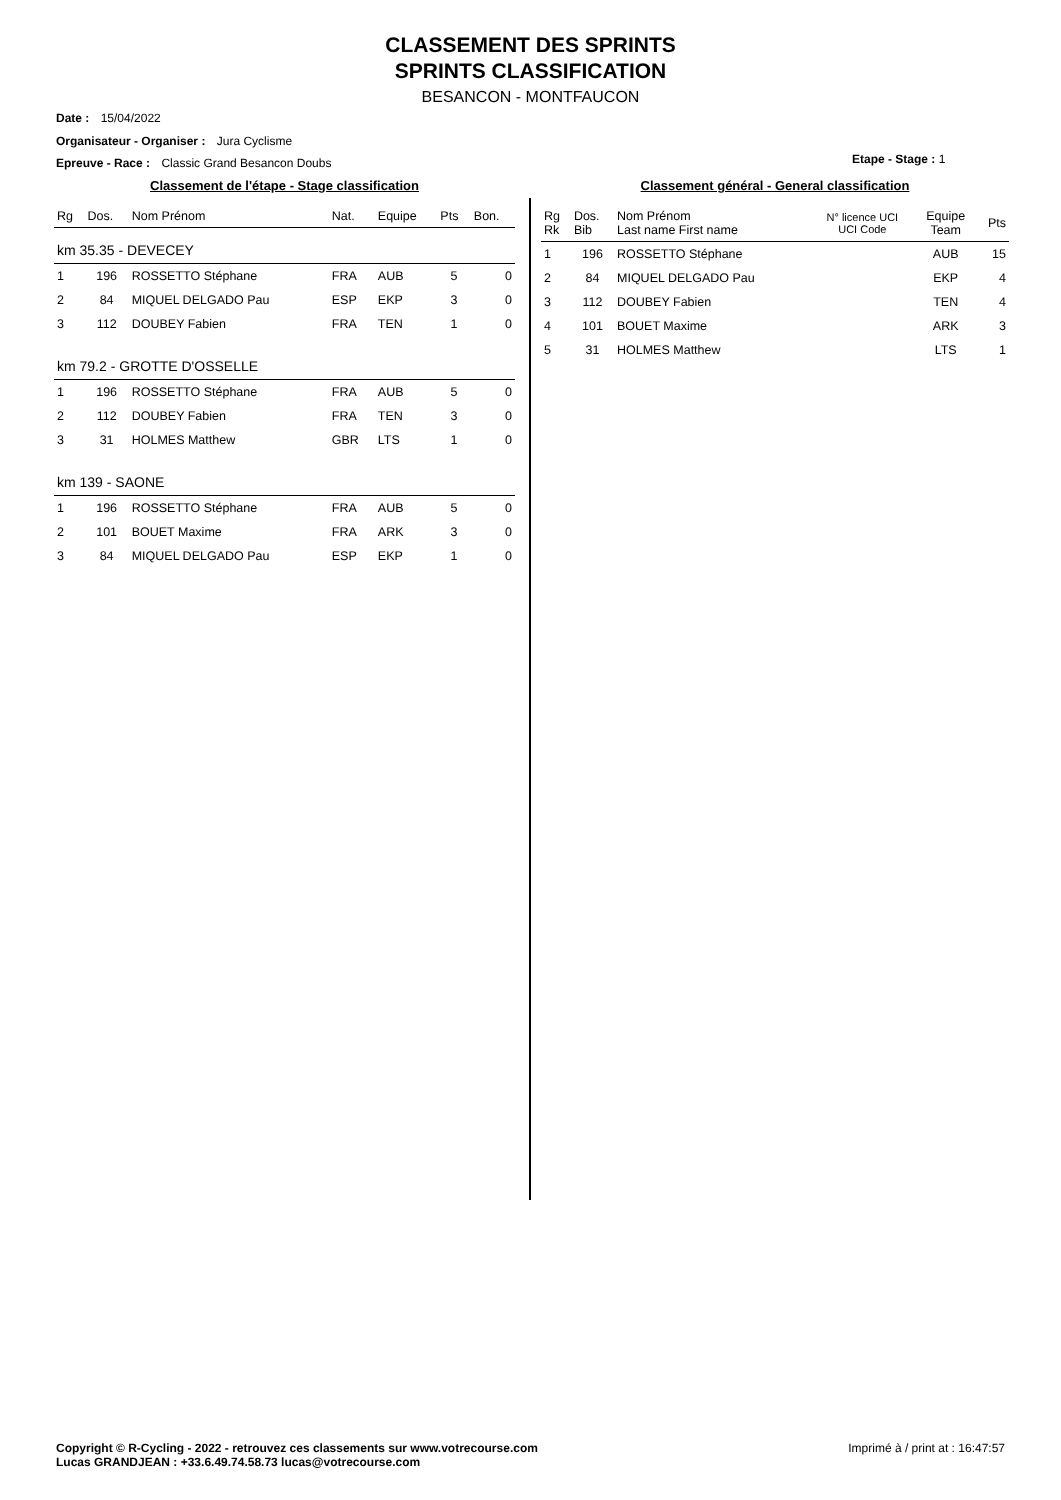CLASSEMENT DES SPRINTS
SPRINTS CLASSIFICATION
BESANCON - MONTFAUCON
Date : 15/04/2022
Organisateur - Organiser : Jura Cyclisme
Epreuve - Race : Classic Grand Besancon Doubs
Etape - Stage : 1
Classement de l'étape - Stage classification
| Rg | Dos. | Nom Prénom | Nat. | Equipe | Pts | Bon. |
| --- | --- | --- | --- | --- | --- | --- |
| km 35.35 - DEVECEY | | | | | | |
| 1 | 196 | ROSSETTO Stéphane | FRA | AUB | 5 | 0 |
| 2 | 84 | MIQUEL DELGADO Pau | ESP | EKP | 3 | 0 |
| 3 | 112 | DOUBEY Fabien | FRA | TEN | 1 | 0 |
| km 79.2 - GROTTE D'OSSELLE | | | | | | |
| 1 | 196 | ROSSETTO Stéphane | FRA | AUB | 5 | 0 |
| 2 | 112 | DOUBEY Fabien | FRA | TEN | 3 | 0 |
| 3 | 31 | HOLMES Matthew | GBR | LTS | 1 | 0 |
| km 139 - SAONE | | | | | | |
| 1 | 196 | ROSSETTO Stéphane | FRA | AUB | 5 | 0 |
| 2 | 101 | BOUET Maxime | FRA | ARK | 3 | 0 |
| 3 | 84 | MIQUEL DELGADO Pau | ESP | EKP | 1 | 0 |
Classement général - General classification
| Rg Rk | Dos. Bib | Nom Prénom Last name First name | N° licence UCI UCI Code | Equipe Team | Pts |
| --- | --- | --- | --- | --- | --- |
| 1 | 196 | ROSSETTO Stéphane | | AUB | 15 |
| 2 | 84 | MIQUEL DELGADO Pau | | EKP | 4 |
| 3 | 112 | DOUBEY Fabien | | TEN | 4 |
| 4 | 101 | BOUET Maxime | | ARK | 3 |
| 5 | 31 | HOLMES Matthew | | LTS | 1 |
Copyright © R-Cycling - 2022 - retrouvez ces classements sur www.votrecourse.com
Lucas GRANDJEAN : +33.6.49.74.58.73 lucas@votrecourse.com
Imprimé à / print at : 16:47:57